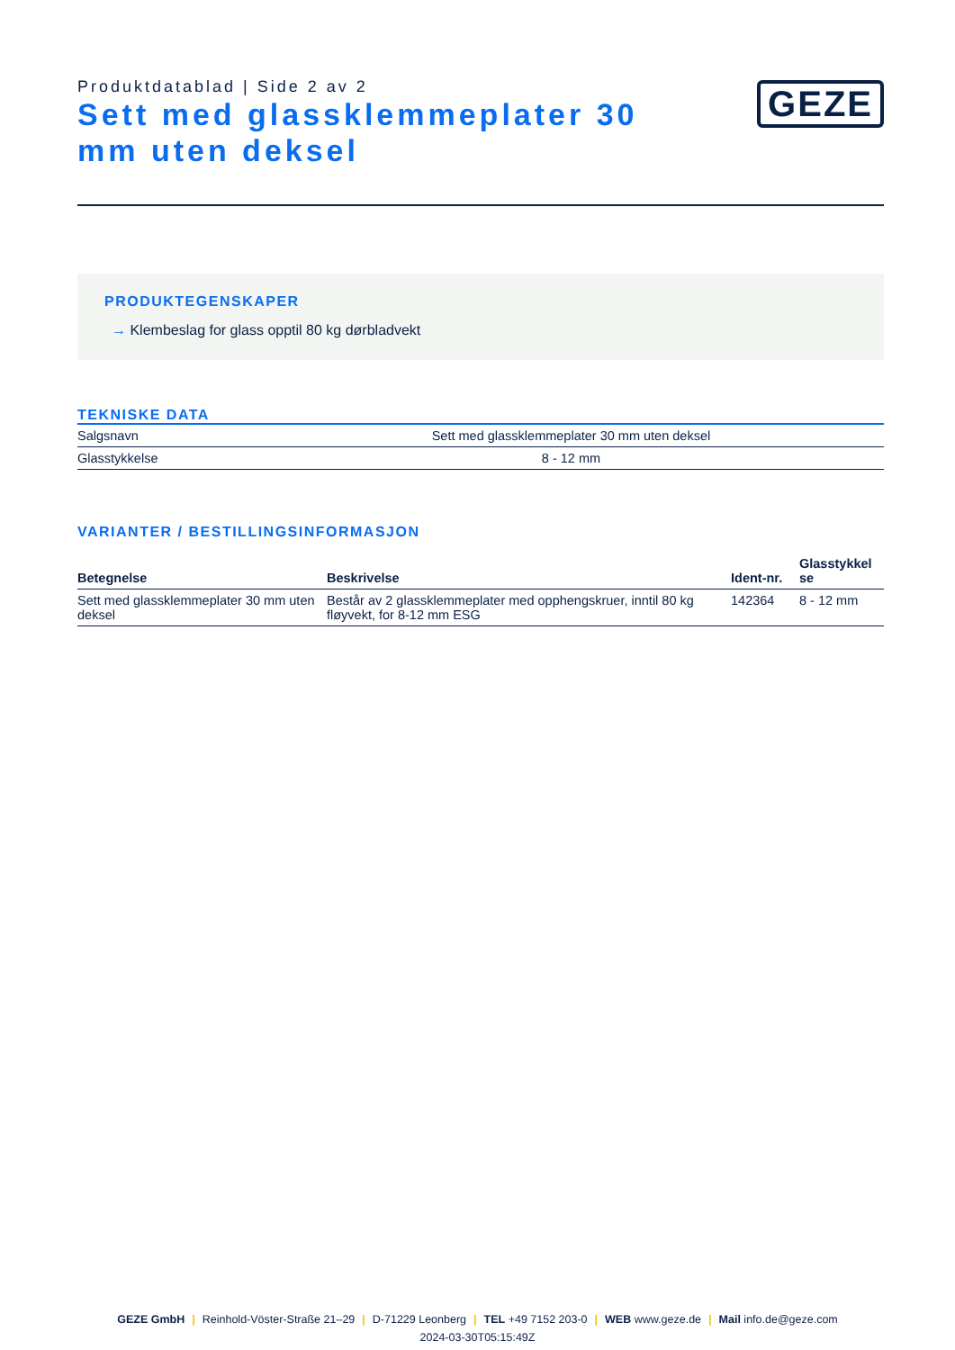Produktdatablad | Side 2 av 2
Sett med glassklemmeplater 30 mm uten deksel
GEZE
PRODUKTEGENSKAPER
→ Klembeslag for glass opptil 80 kg dørbladvekt
TEKNISKE DATA
| Salgsnavn | Sett med glassklemmeplater 30 mm uten deksel |
| Glasstykkelse | 8 - 12 mm |
VARIANTER / BESTILLINGSINFORMASJON
| Betegnelse | Beskrivelse | Ident-nr. | Glasstykkel se |
| --- | --- | --- | --- |
| Sett med glassklemmeplater 30 mm uten deksel | Består av 2 glassklemmeplater med opphengskruer, inntil 80 kg fløyvekt, for 8-12 mm ESG | 142364 | 8 - 12 mm |
GEZE GmbH | Reinhold-Vöster-Straße 21–29 | D-71229 Leonberg | TEL +49 7152 203-0 | WEB www.geze.de | Mail info.de@geze.com
2024-03-30T05:15:49Z